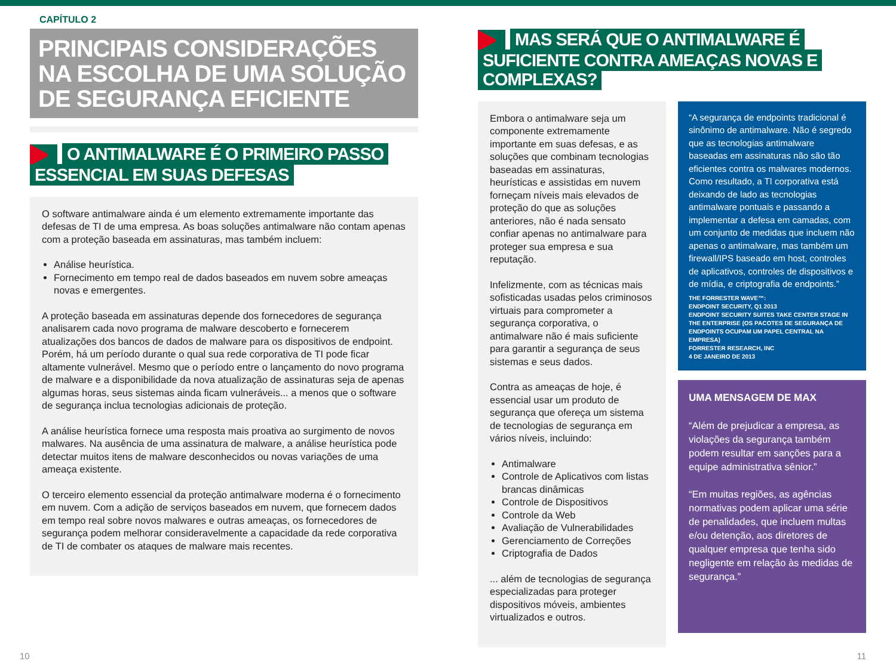CAPÍTULO 2
PRINCIPAIS CONSIDERAÇÕES NA ESCOLHA DE UMA SOLUÇÃO DE SEGURANÇA EFICIENTE
O ANTIMALWARE É O PRIMEIRO PASSO ESSENCIAL EM SUAS DEFESAS
O software antimalware ainda é um elemento extremamente importante das defesas de TI de uma empresa. As boas soluções antimalware não contam apenas com a proteção baseada em assinaturas, mas também incluem:
Análise heurística.
Fornecimento em tempo real de dados baseados em nuvem sobre ameaças novas e emergentes.
A proteção baseada em assinaturas depende dos fornecedores de segurança analisarem cada novo programa de malware descoberto e fornecerem atualizações dos bancos de dados de malware para os dispositivos de endpoint. Porém, há um período durante o qual sua rede corporativa de TI pode ficar altamente vulnerável. Mesmo que o período entre o lançamento do novo programa de malware e a disponibilidade da nova atualização de assinaturas seja de apenas algumas horas, seus sistemas ainda ficam vulneráveis... a menos que o software de segurança inclua tecnologias adicionais de proteção.
A análise heurística fornece uma resposta mais proativa ao surgimento de novos malwares. Na ausência de uma assinatura de malware, a análise heurística pode detectar muitos itens de malware desconhecidos ou novas variações de uma ameaça existente.
O terceiro elemento essencial da proteção antimalware moderna é o fornecimento em nuvem. Com a adição de serviços baseados em nuvem, que fornecem dados em tempo real sobre novos malwares e outras ameaças, os fornecedores de segurança podem melhorar consideravelmente a capacidade da rede corporativa de TI de combater os ataques de malware mais recentes.
MAS SERÁ QUE O ANTIMALWARE É SUFICIENTE CONTRA AMEAÇAS NOVAS E COMPLEXAS?
Embora o antimalware seja um componente extremamente importante em suas defesas, e as soluções que combinam tecnologias baseadas em assinaturas, heurísticas e assistidas em nuvem forneçam níveis mais elevados de proteção do que as soluções anteriores, não é nada sensato confiar apenas no antimalware para proteger sua empresa e sua reputação.
Infelizmente, com as técnicas mais sofisticadas usadas pelos criminosos virtuais para comprometer a segurança corporativa, o antimalware não é mais suficiente para garantir a segurança de seus sistemas e seus dados.
Contra as ameaças de hoje, é essencial usar um produto de segurança que ofereça um sistema de tecnologias de segurança em vários níveis, incluindo:
Antimalware
Controle de Aplicativos com listas brancas dinâmicas
Controle de Dispositivos
Controle da Web
Avaliação de Vulnerabilidades
Gerenciamento de Correções
Criptografia de Dados
... além de tecnologias de segurança especializadas para proteger dispositivos móveis, ambientes virtualizados e outros.
“A segurança de endpoints tradicional é sinônimo de antimalware. Não é segredo que as tecnologias antimalware baseadas em assinaturas não são tão eficientes contra os malwares modernos. Como resultado, a TI corporativa está deixando de lado as tecnologias antimalware pontuais e passando a implementar a defesa em camadas, com um conjunto de medidas que incluem não apenas o antimalware, mas também um firewall/IPS baseado em host, controles de aplicativos, controles de dispositivos e de mídia, e criptografia de endpoints.”
THE FORRESTER WAVE™:
ENDPOINT SECURITY, Q1 2013
ENDPOINT SECURITY SUITES TAKE CENTER STAGE IN THE ENTERPRISE (OS PACOTES DE SEGURANÇA DE ENDPOINTS OCUPAM UM PAPEL CENTRAL NA EMPRESA)
FORRESTER RESEARCH, INC
4 DE JANEIRO DE 2013
UMA MENSAGEM DE MAX
“Além de prejudicar a empresa, as violações da segurança também podem resultar em sanções para a equipe administrativa sênior.”
“Em muitas regiões, as agências normativas podem aplicar uma série de penalidades, que incluem multas e/ou detenção, aos diretores de qualquer empresa que tenha sido negligente em relação às medidas de segurança.”
10 11